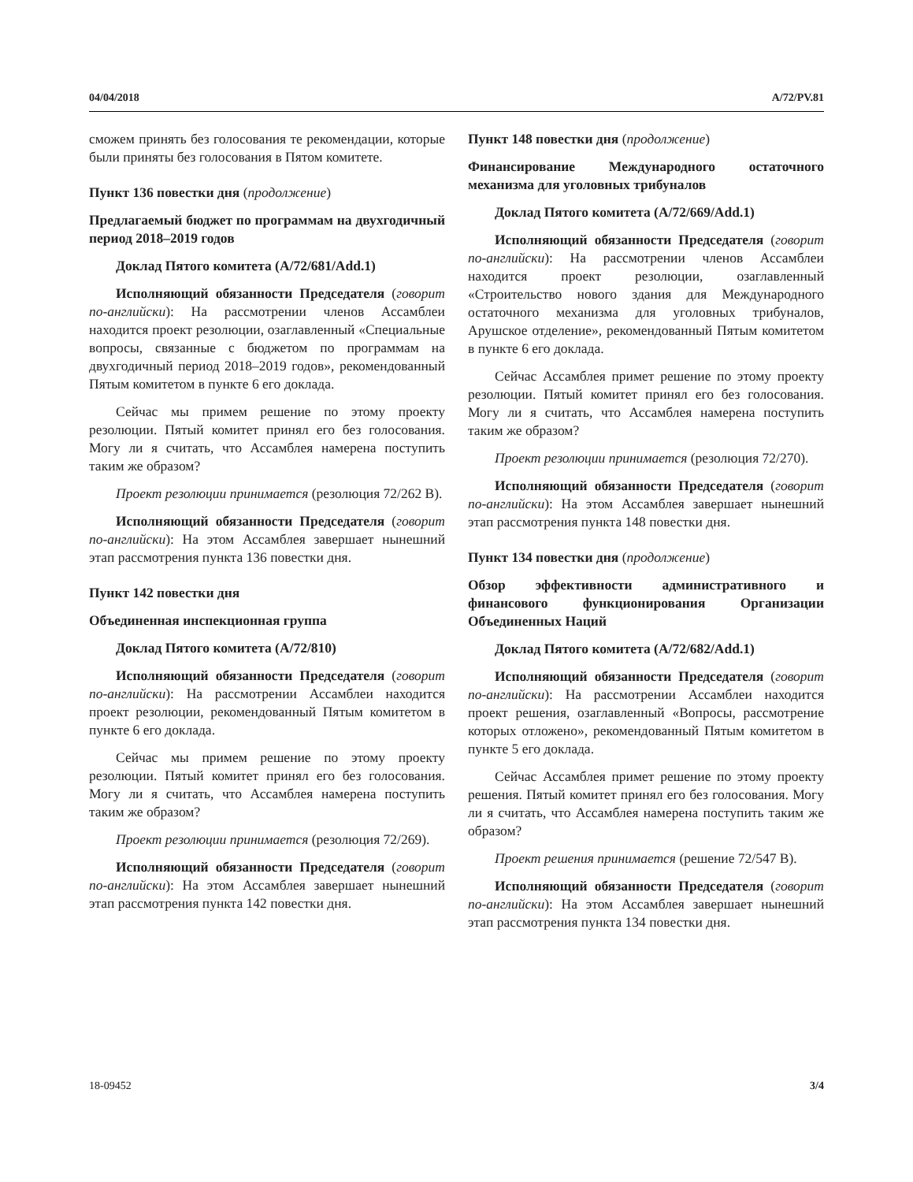04/04/2018 A/72/PV.81
сможем принять без голосования те рекомендации, которые были приняты без голосования в Пятом комитете.
Пункт 136 повестки дня (продолжение)
Предлагаемый бюджет по программам на двухгодичный период 2018–2019 годов
Доклад Пятого комитета (A/72/681/Add.1)
Исполняющий обязанности Председателя (говорит по-английски): На рассмотрении членов Ассамблеи находится проект резолюции, озаглавленный «Специальные вопросы, связанные с бюджетом по программам на двухгодичный период 2018–2019 годов», рекомендованный Пятым комитетом в пункте 6 его доклада.
Сейчас мы примем решение по этому проекту резолюции. Пятый комитет принял его без голосования. Могу ли я считать, что Ассамблея намерена поступить таким же образом?
Проект резолюции принимается (резолюция 72/262 B).
Исполняющий обязанности Председателя (говорит по-английски): На этом Ассамблея завершает нынешний этап рассмотрения пункта 136 повестки дня.
Пункт 142 повестки дня
Объединенная инспекционная группа
Доклад Пятого комитета (A/72/810)
Исполняющий обязанности Председателя (говорит по-английски): На рассмотрении Ассамблеи находится проект резолюции, рекомендованный Пятым комитетом в пункте 6 его доклада.
Сейчас мы примем решение по этому проекту резолюции. Пятый комитет принял его без голосования. Могу ли я считать, что Ассамблея намерена поступить таким же образом?
Проект резолюции принимается (резолюция 72/269).
Исполняющий обязанности Председателя (говорит по-английски): На этом Ассамблея завершает нынешний этап рассмотрения пункта 142 повестки дня.
Пункт 148 повестки дня (продолжение)
Финансирование Международного остаточного механизма для уголовных трибуналов
Доклад Пятого комитета (A/72/669/Add.1)
Исполняющий обязанности Председателя (говорит по-английски): На рассмотрении членов Ассамблеи находится проект резолюции, озаглавленный «Строительство нового здания для Международного остаточного механизма для уголовных трибуналов, Арушское отделение», рекомендованный Пятым комитетом в пункте 6 его доклада.
Сейчас Ассамблея примет решение по этому проекту резолюции. Пятый комитет принял его без голосования. Могу ли я считать, что Ассамблея намерена поступить таким же образом?
Проект резолюции принимается (резолюция 72/270).
Исполняющий обязанности Председателя (говорит по-английски): На этом Ассамблея завершает нынешний этап рассмотрения пункта 148 повестки дня.
Пункт 134 повестки дня (продолжение)
Обзор эффективности административного и финансового функционирования Организации Объединенных Наций
Доклад Пятого комитета (A/72/682/Add.1)
Исполняющий обязанности Председателя (говорит по-английски): На рассмотрении Ассамблеи находится проект решения, озаглавленный «Вопросы, рассмотрение которых отложено», рекомендованный Пятым комитетом в пункте 5 его доклада.
Сейчас Ассамблея примет решение по этому проекту решения. Пятый комитет принял его без голосования. Могу ли я считать, что Ассамблея намерена поступить таким же образом?
Проект решения принимается (решение 72/547 B).
Исполняющий обязанности Председателя (говорит по-английски): На этом Ассамблея завершает нынешний этап рассмотрения пункта 134 повестки дня.
18-09452 3/4